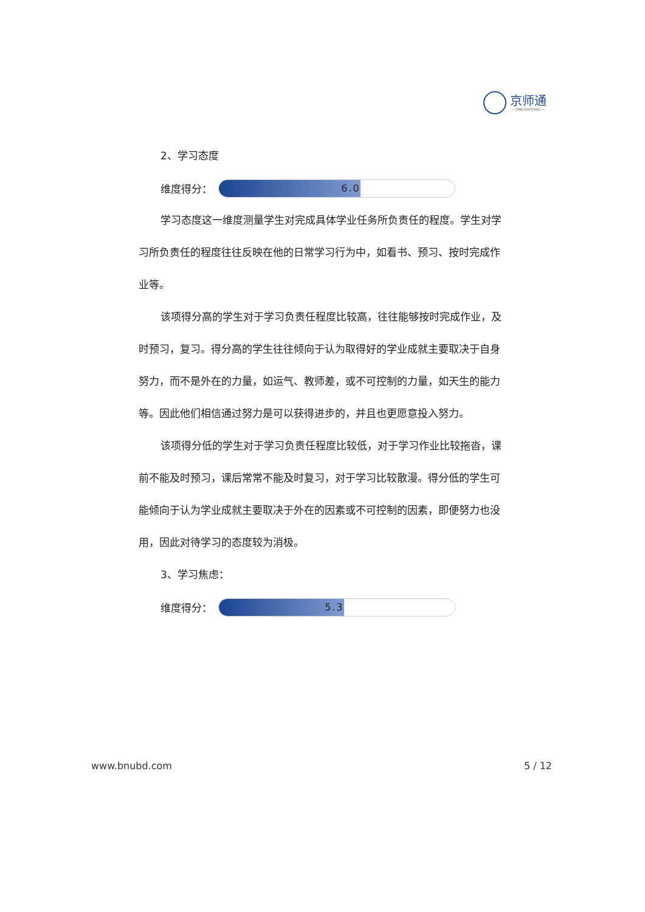京师通
— JINGSHITONG —
2、学习态度
维度得分：
6.0
学习态度这一维度测量学生对完成具体学业任务所负责任的程度。学生对学习所负责任的程度往往反映在他的日常学习行为中，如看书、预习、按时完成作业等。
该项得分高的学生对于学习负责任程度比较高，往往能够按时完成作业，及时预习，复习。得分高的学生往往倾向于认为取得好的学业成就主要取决于自身努力，而不是外在的力量，如运气、教师差，或不可控制的力量，如天生的能力等。因此他们相信通过努力是可以获得进步的，并且也更愿意投入努力。
该项得分低的学生对于学习负责任程度比较低，对于学习作业比较拖沓，课前不能及时预习，课后常常不能及时复习，对于学习比较散漫。得分低的学生可能倾向于认为学业成就主要取决于外在的因素或不可控制的因素，即便努力也没用，因此对待学习的态度较为消极。
3、学习焦虑：
维度得分：
5.3
www.bnubd.com 5 / 12